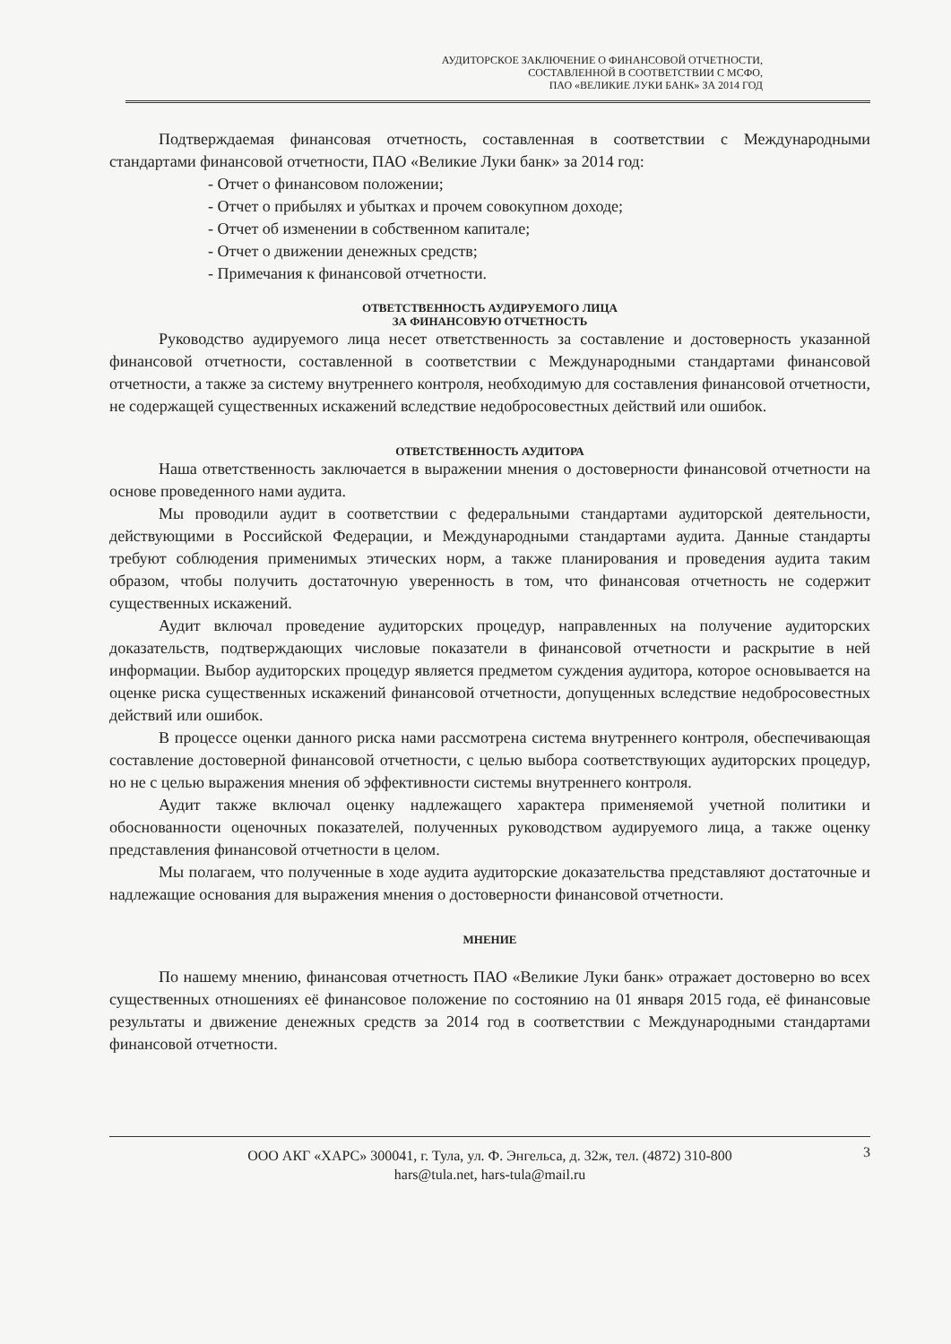АУДИТОРСКОЕ ЗАКЛЮЧЕНИЕ О ФИНАНСОВОЙ ОТЧЕТНОСТИ,
СОСТАВЛЕННОЙ В СООТВЕТСТВИИ С МСФО,
ПАО «ВЕЛИКИЕ ЛУКИ БАНК» ЗА 2014 ГОД
Подтверждаемая финансовая отчетность, составленная в соответствии с Международными стандартами финансовой отчетности, ПАО «Великие Луки банк» за 2014 год:
- Отчет о финансовом положении;
- Отчет о прибылях и убытках и прочем совокупном доходе;
- Отчет об изменении в собственном капитале;
- Отчет о движении денежных средств;
- Примечания к финансовой отчетности.
ОТВЕТСТВЕННОСТЬ АУДИРУЕМОГО ЛИЦА
ЗА ФИНАНСОВУЮ ОТЧЕТНОСТЬ
Руководство аудируемого лица несет ответственность за составление и достоверность указанной финансовой отчетности, составленной в соответствии с Международными стандартами финансовой отчетности, а также за систему внутреннего контроля, необходимую для составления финансовой отчетности, не содержащей существенных искажений вследствие недобросовестных действий или ошибок.
ОТВЕТСТВЕННОСТЬ АУДИТОРА
Наша ответственность заключается в выражении мнения о достоверности финансовой отчетности на основе проведенного нами аудита.
Мы проводили аудит в соответствии с федеральными стандартами аудиторской деятельности, действующими в Российской Федерации, и Международными стандартами аудита. Данные стандарты требуют соблюдения применимых этических норм, а также планирования и проведения аудита таким образом, чтобы получить достаточную уверенность в том, что финансовая отчетность не содержит существенных искажений.
Аудит включал проведение аудиторских процедур, направленных на получение аудиторских доказательств, подтверждающих числовые показатели в финансовой отчетности и раскрытие в ней информации. Выбор аудиторских процедур является предметом суждения аудитора, которое основывается на оценке риска существенных искажений финансовой отчетности, допущенных вследствие недобросовестных действий или ошибок.
В процессе оценки данного риска нами рассмотрена система внутреннего контроля, обеспечивающая составление достоверной финансовой отчетности, с целью выбора соответствующих аудиторских процедур, но не с целью выражения мнения об эффективности системы внутреннего контроля.
Аудит также включал оценку надлежащего характера применяемой учетной политики и обоснованности оценочных показателей, полученных руководством аудируемого лица, а также оценку представления финансовой отчетности в целом.
Мы полагаем, что полученные в ходе аудита аудиторские доказательства представляют достаточные и надлежащие основания для выражения мнения о достоверности финансовой отчетности.
МНЕНИЕ
По нашему мнению, финансовая отчетность ПАО «Великие Луки банк» отражает достоверно во всех существенных отношениях её финансовое положение по состоянию на 01 января 2015 года, её финансовые результаты и движение денежных средств за 2014 год в соответствии с Международными стандартами финансовой отчетности.
ООО АКГ «ХАРС» 300041, г. Тула, ул. Ф. Энгельса, д. 32ж, тел. (4872) 310-800
hars@tula.net, hars-tula@mail.ru
3